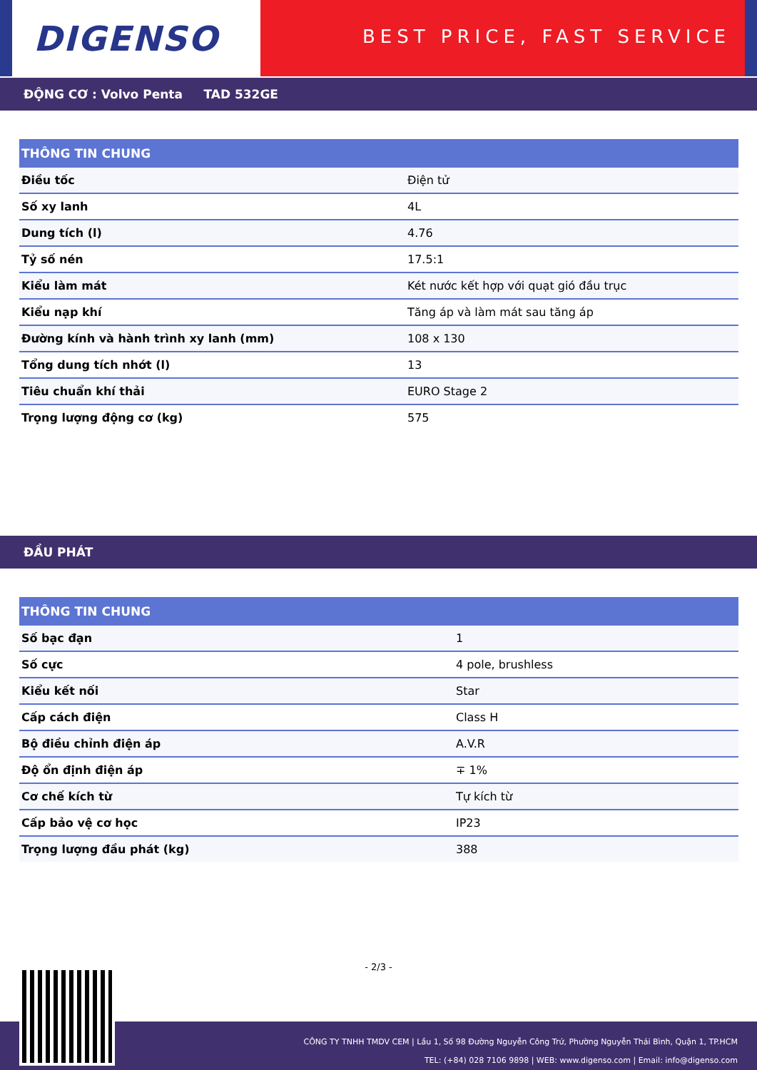DIGENSO
BEST PRICE, FAST SERVICE
ĐỘNG CƠ : Volvo Penta TAD 532GE
| THÔNG TIN CHUNG | |
| --- | --- |
| Điều tốc | Điện tử |
| Số xy lanh | 4L |
| Dung tích (l) | 4.76 |
| Tỷ số nén | 17.5:1 |
| Kiểu làm mát | Két nước kết hợp với quạt gió đầu trục |
| Kiểu nạp khí | Tăng áp và làm mát sau tăng áp |
| Đường kính và hành trình xy lanh (mm) | 108 x 130 |
| Tổng dung tích nhớt (l) | 13 |
| Tiêu chuẩn khí thải | EURO Stage 2 |
| Trọng lượng động cơ (kg) | 575 |
ĐẦU PHÁT
| THÔNG TIN CHUNG | |
| --- | --- |
| Số bạc đạn | 1 |
| Số cực | 4 pole, brushless |
| Kiểu kết nối | Star |
| Cấp cách điện | Class H |
| Bộ điều chỉnh điện áp | A.V.R |
| Độ ổn định điện áp | ∓ 1% |
| Cơ chế kích từ | Tự kích từ |
| Cấp bảo vệ cơ học | IP23 |
| Trọng lượng đầu phát (kg) | 388 |
- 2/3 -
CÔNG TY TNHH TMDV CEM | Lầu 1, Số 98 Đường Nguyễn Công Trứ, Phường Nguyễn Thái Bình, Quận 1, TP.HCM
TEL: (+84) 028 7106 9898 | WEB: www.digenso.com | Email: info@digenso.com